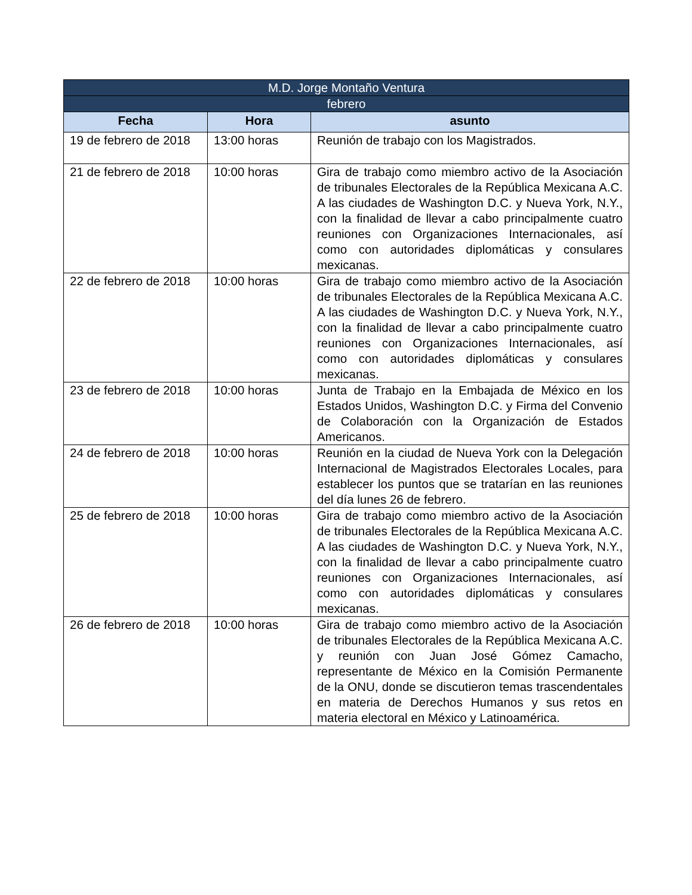| M.D. Jorge Montaño Ventura | | |
| --- | --- | --- |
| febrero | | |
| Fecha | Hora | asunto |
| 19 de febrero de 2018 | 13:00 horas | Reunión de trabajo con los Magistrados. |
| 21 de febrero de 2018 | 10:00 horas | Gira de trabajo como miembro activo de la Asociación de tribunales Electorales de la República Mexicana A.C. A las ciudades de Washington D.C. y Nueva York, N.Y., con la finalidad de llevar a cabo principalmente cuatro reuniones con Organizaciones Internacionales, así como con autoridades diplomáticas y consulares mexicanas. |
| 22 de febrero de 2018 | 10:00 horas | Gira de trabajo como miembro activo de la Asociación de tribunales Electorales de la República Mexicana A.C. A las ciudades de Washington D.C. y Nueva York, N.Y., con la finalidad de llevar a cabo principalmente cuatro reuniones con Organizaciones Internacionales, así como con autoridades diplomáticas y consulares mexicanas. |
| 23 de febrero de 2018 | 10:00 horas | Junta de Trabajo en la Embajada de México en los Estados Unidos, Washington D.C. y Firma del Convenio de Colaboración con la Organización de Estados Americanos. |
| 24 de febrero de 2018 | 10:00 horas | Reunión en la ciudad de Nueva York con la Delegación Internacional de Magistrados Electorales Locales, para establecer los puntos que se tratarían en las reuniones del día lunes 26 de febrero. |
| 25 de febrero de 2018 | 10:00 horas | Gira de trabajo como miembro activo de la Asociación de tribunales Electorales de la República Mexicana A.C. A las ciudades de Washington D.C. y Nueva York, N.Y., con la finalidad de llevar a cabo principalmente cuatro reuniones con Organizaciones Internacionales, así como con autoridades diplomáticas y consulares mexicanas. |
| 26 de febrero de 2018 | 10:00 horas | Gira de trabajo como miembro activo de la Asociación de tribunales Electorales de la República Mexicana A.C. y reunión con Juan José Gómez Camacho, representante de México en la Comisión Permanente de la ONU, donde se discutieron temas trascendentales en materia de Derechos Humanos y sus retos en materia electoral en México y Latinoamérica. |